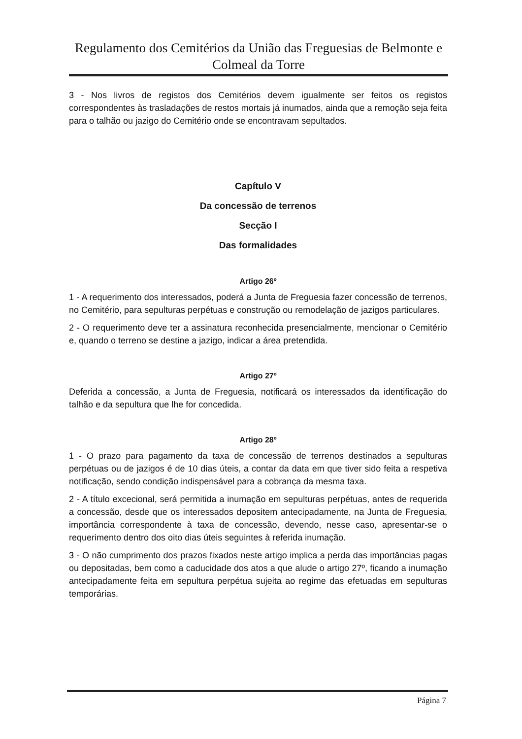Regulamento dos Cemitérios da União das Freguesias de Belmonte e Colmeal da Torre
3 - Nos livros de registos dos Cemitérios devem igualmente ser feitos os registos correspondentes às trasladações de restos mortais já inumados, ainda que a remoção seja feita para o talhão ou jazigo do Cemitério onde se encontravam sepultados.
Capítulo V
Da concessão de terrenos
Secção I
Das formalidades
Artigo 26º
1 - A requerimento dos interessados, poderá a Junta de Freguesia fazer concessão de terrenos, no Cemitério, para sepulturas perpétuas e construção ou remodelação de jazigos particulares.
2 - O requerimento deve ter a assinatura reconhecida presencialmente, mencionar o Cemitério e, quando o terreno se destine a jazigo, indicar a área pretendida.
Artigo 27º
Deferida a concessão, a Junta de Freguesia, notificará os interessados da identificação do talhão e da sepultura que lhe for concedida.
Artigo 28º
1 - O prazo para pagamento da taxa de concessão de terrenos destinados a sepulturas perpétuas ou de jazigos é de 10 dias úteis, a contar da data em que tiver sido feita a respetiva notificação, sendo condição indispensável para a cobrança da mesma taxa.
2 - A título excecional, será permitida a inumação em sepulturas perpétuas, antes de requerida a concessão, desde que os interessados depositem antecipadamente, na Junta de Freguesia, importância correspondente à taxa de concessão, devendo, nesse caso, apresentar-se o requerimento dentro dos oito dias úteis seguintes à referida inumação.
3 - O não cumprimento dos prazos fixados neste artigo implica a perda das importâncias pagas ou depositadas, bem como a caducidade dos atos a que alude o artigo 27º, ficando a inumação antecipadamente feita em sepultura perpétua sujeita ao regime das efetuadas em sepulturas temporárias.
Página 7